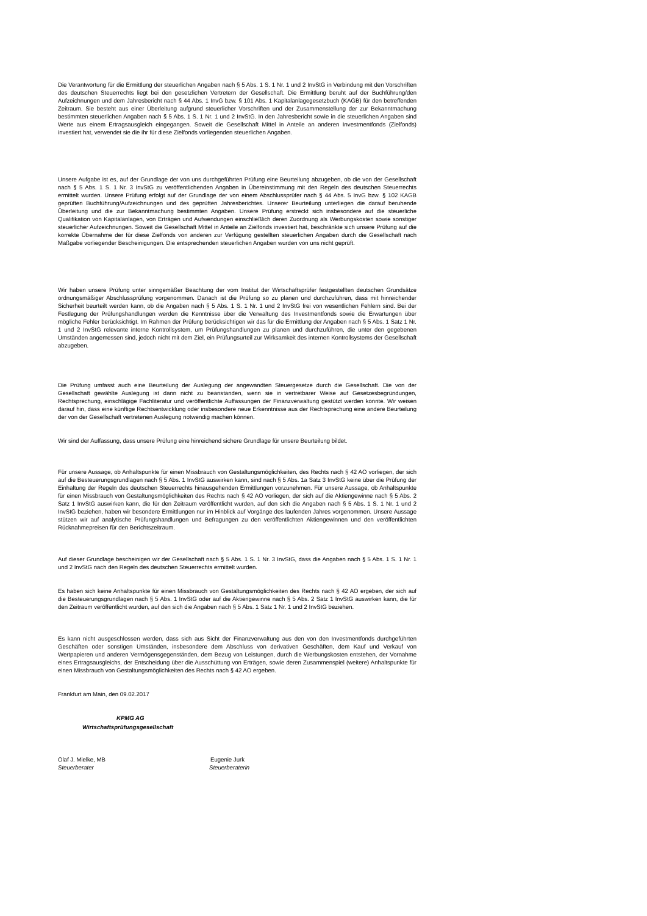Die Verantwortung für die Ermittlung der steuerlichen Angaben nach § 5 Abs. 1 S. 1 Nr. 1 und 2 InvStG in Verbindung mit den Vorschriften des deutschen Steuerrechts liegt bei den gesetzlichen Vertretern der Gesellschaft. Die Ermittlung beruht auf der Buchführung/den Aufzeichnungen und dem Jahresbericht nach § 44 Abs. 1 InvG bzw. § 101 Abs. 1 Kapitalanlagegesetzbuch (KAGB) für den betreffenden Zeitraum. Sie besteht aus einer Überleitung aufgrund steuerlicher Vorschriften und der Zusammenstellung der zur Bekanntmachung bestimmten steuerlichen Angaben nach § 5 Abs. 1 S. 1 Nr. 1 und 2 InvStG. In den Jahresbericht sowie in die steuerlichen Angaben sind Werte aus einem Ertragsausgleich eingegangen. Soweit die Gesellschaft Mittel in Anteile an anderen Investmentfonds (Zielfonds) investiert hat, verwendet sie die ihr für diese Zielfonds vorliegenden steuerlichen Angaben.
Unsere Aufgabe ist es, auf der Grundlage der von uns durchgeführten Prüfung eine Beurteilung abzugeben, ob die von der Gesellschaft nach § 5 Abs. 1 S. 1 Nr. 3 InvStG zu veröffentlichenden Angaben in Übereinstimmung mit den Regeln des deutschen Steuerrechts ermittelt wurden. Unsere Prüfung erfolgt auf der Grundlage der von einem Abschlussprüfer nach § 44 Abs. 5 InvG bzw. § 102 KAGB geprüften Buchführung/Aufzeichnungen und des geprüften Jahresberichtes. Unserer Beurteilung unterliegen die darauf beruhende Überleitung und die zur Bekanntmachung bestimmten Angaben. Unsere Prüfung erstreckt sich insbesondere auf die steuerliche Qualifikation von Kapitalanlagen, von Erträgen und Aufwendungen einschließlich deren Zuordnung als Werbungskosten sowie sonstiger steuerlicher Aufzeichnungen. Soweit die Gesellschaft Mittel in Anteile an Zielfonds investiert hat, beschränkte sich unsere Prüfung auf die korrekte Übernahme der für diese Zielfonds von anderen zur Verfügung gestellten steuerlichen Angaben durch die Gesellschaft nach Maßgabe vorliegender Bescheinigungen. Die entsprechenden steuerlichen Angaben wurden von uns nicht geprüft.
Wir haben unsere Prüfung unter sinngemäßer Beachtung der vom Institut der Wirtschaftsprüfer festgestellten deutschen Grundsätze ordnungsmäßiger Abschlussprüfung vorgenommen. Danach ist die Prüfung so zu planen und durchzuführen, dass mit hinreichender Sicherheit beurteilt werden kann, ob die Angaben nach § 5 Abs. 1 S. 1 Nr. 1 und 2 InvStG frei von wesentlichen Fehlern sind. Bei der Festlegung der Prüfungshandlungen werden die Kenntnisse über die Verwaltung des Investmentfonds sowie die Erwartungen über mögliche Fehler berücksichtigt. Im Rahmen der Prüfung berücksichtigen wir das für die Ermittlung der Angaben nach § 5 Abs. 1 Satz 1 Nr. 1 und 2 InvStG relevante interne Kontrollsystem, um Prüfungshandlungen zu planen und durchzuführen, die unter den gegebenen Umständen angemessen sind, jedoch nicht mit dem Ziel, ein Prüfungsurteil zur Wirksamkeit des internen Kontrollsystems der Gesellschaft abzugeben.
Die Prüfung umfasst auch eine Beurteilung der Auslegung der angewandten Steuergesetze durch die Gesellschaft. Die von der Gesellschaft gewählte Auslegung ist dann nicht zu beanstanden, wenn sie in vertretbarer Weise auf Gesetzesbegründungen, Rechtsprechung, einschlägige Fachliteratur und veröffentlichte Auffassungen der Finanzverwaltung gestützt werden konnte. Wir weisen darauf hin, dass eine künftige Rechtsentwicklung oder insbesondere neue Erkenntnisse aus der Rechtsprechung eine andere Beurteilung der von der Gesellschaft vertretenen Auslegung notwendig machen können.
Wir sind der Auffassung, dass unsere Prüfung eine hinreichend sichere Grundlage für unsere Beurteilung bildet.
Für unsere Aussage, ob Anhaltspunkte für einen Missbrauch von Gestaltungsmöglichkeiten, des Rechts nach § 42 AO vorliegen, der sich auf die Besteuerungsgrundlagen nach § 5 Abs. 1 InvStG auswirken kann, sind nach § 5 Abs. 1a Satz 3 InvStG keine über die Prüfung der Einhaltung der Regeln des deutschen Steuerrechts hinausgehenden Ermittlungen vorzunehmen. Für unsere Aussage, ob Anhaltspunkte für einen Missbrauch von Gestaltungsmöglichkeiten des Rechts nach § 42 AO vorliegen, der sich auf die Aktiengewinne nach § 5 Abs. 2 Satz 1 InvStG auswirken kann, die für den Zeitraum veröffentlicht wurden, auf den sich die Angaben nach § 5 Abs. 1 S. 1 Nr. 1 und 2 InvStG beziehen, haben wir besondere Ermittlungen nur im Hinblick auf Vorgänge des laufenden Jahres vorgenommen. Unsere Aussage stützen wir auf analytische Prüfungshandlungen und Befragungen zu den veröffentlichten Aktiengewinnen und den veröffentlichten Rücknahmepreisen für den Berichtszeitraum.
Auf dieser Grundlage bescheinigen wir der Gesellschaft nach § 5 Abs. 1 S. 1 Nr. 3 InvStG, dass die Angaben nach § 5 Abs. 1 S. 1 Nr. 1 und 2 InvStG nach den Regeln des deutschen Steuerrechts ermittelt wurden.
Es haben sich keine Anhaltspunkte für einen Missbrauch von Gestaltungsmöglichkeiten des Rechts nach § 42 AO ergeben, der sich auf die Besteuerungsgrundlagen nach § 5 Abs. 1 InvStG oder auf die Aktiengewinne nach § 5 Abs. 2 Satz 1 InvStG auswirken kann, die für den Zeitraum veröffentlicht wurden, auf den sich die Angaben nach § 5 Abs. 1 Satz 1 Nr. 1 und 2 InvStG beziehen.
Es kann nicht ausgeschlossen werden, dass sich aus Sicht der Finanzverwaltung aus den von den Investmentfonds durchgeführten Geschäften oder sonstigen Umständen, insbesondere dem Abschluss von derivativen Geschäften, dem Kauf und Verkauf von Wertpapieren und anderen Vermögensgegenständen, dem Bezug von Leistungen, durch die Werbungskosten entstehen, der Vornahme eines Ertragsausgleichs, der Entscheidung über die Ausschüttung von Erträgen, sowie deren Zusammenspiel (weitere) Anhaltspunkte für einen Missbrauch von Gestaltungsmöglichkeiten des Rechts nach § 42 AO ergeben.
Frankfurt am Main, den 09.02.2017
KPMG AG
Wirtschaftsprüfungsgesellschaft
Olaf J. Mielke, MB Eugenie Jurk
Steuerberater Steuerberaterin